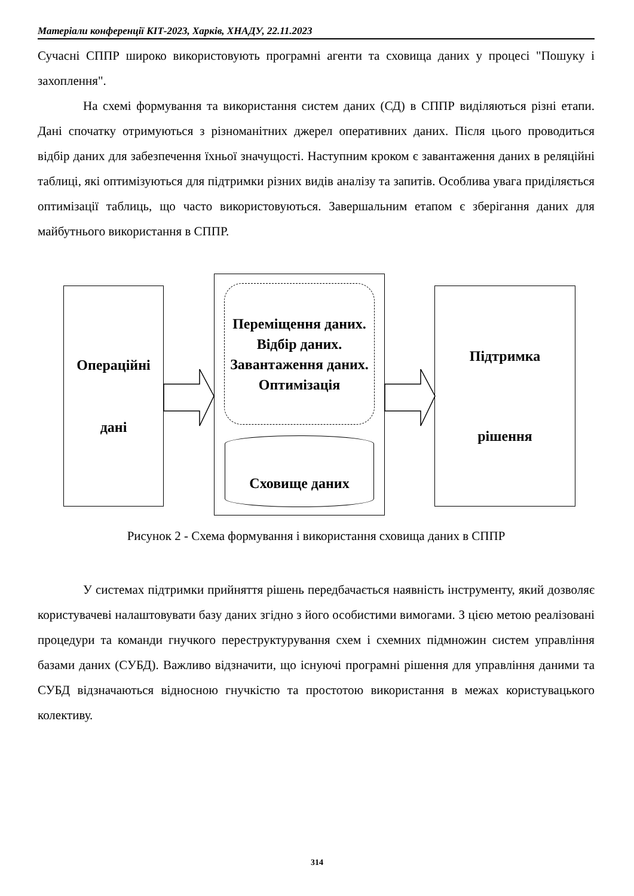Матеріали конференції КІТ-2023, Харків, ХНАДУ, 22.11.2023
Сучасні СППР широко використовують програмні агенти та сховища даних у процесі "Пошуку і захоплення".
На схемі формування та використання систем даних (СД) в СППР виділяються різні етапи. Дані спочатку отримуються з різноманітних джерел оперативних даних. Після цього проводиться відбір даних для забезпечення їхньої значущості. Наступним кроком є завантаження даних в реляційні таблиці, які оптимізуються для підтримки різних видів аналізу та запитів. Особлива увага приділяється оптимізації таблиць, що часто використовуються. Завершальним етапом є зберігання даних для майбутнього використання в СППР.
Операційні
дані
Переміщення даних.
Відбір даних.
Завантаження даних.
Оптимізація
Сховище даних
Підтримка
рішення
Рисунок 2 - Схема формування і використання сховища даних в СППР
У системах підтримки прийняття рішень передбачається наявність інструменту, який дозволяє користувачеві налаштовувати базу даних згідно з його особистими вимогами. З цією метою реалізовані процедури та команди гнучкого переструктурування схем і схемних підмножин систем управління базами даних (СУБД). Важливо відзначити, що існуючі програмні рішення для управління даними та СУБД відзначаються відносною гнучкістю та простотою використання в межах користувацького колективу.
314